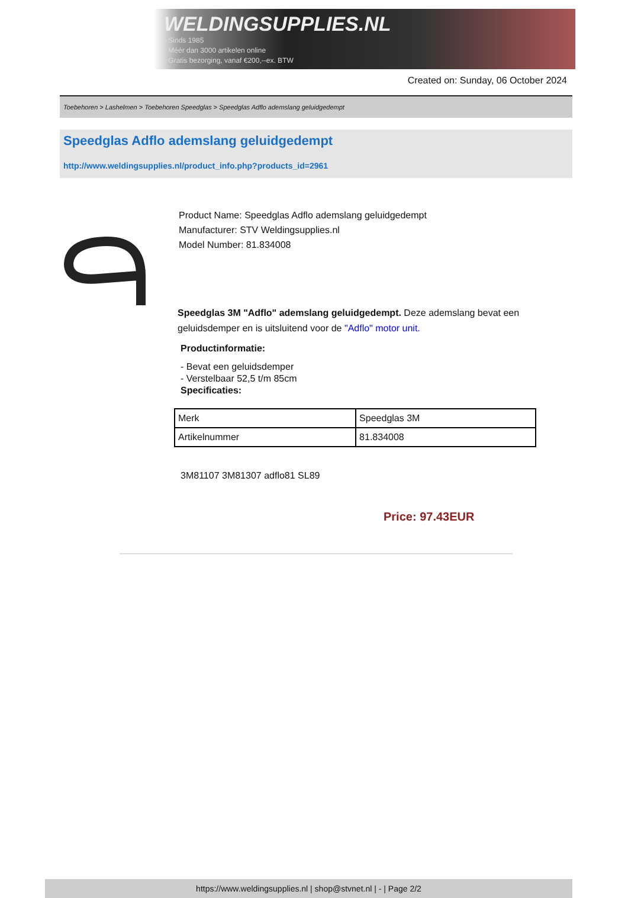WELDINGSUPPLIES.NL
- Sinds 1985
- Méér dan 3000 artikelen online
- Gratis bezorging, vanaf €200,--ex. BTW
Created on: Sunday, 06 October 2024
Toebehoren > Lashelmen > Toebehoren Speedglas > Speedglas Adflo ademslang geluidgedempt
Speedglas Adflo ademslang geluidgedempt
http://www.weldingsupplies.nl/product_info.php?products_id=2961
Product Name: Speedglas Adflo ademslang geluidgedempt
Manufacturer: STV Weldingsupplies.nl
Model Number: 81.834008
Speedglas 3M "Adflo" ademslang geluidgedempt. Deze ademslang bevat een geluidsdemper en is uitsluitend voor de "Adflo" motor unit.
Productinformatie:
- Bevat een geluidsdemper
- Verstelbaar 52,5 t/m 85cm
Specificaties:
| Merk | Speedglas 3M |
| Artikelnummer | 81.834008 |
3M81107 3M81307 adflo81 SL89
Price: 97.43EUR
https://www.weldingsupplies.nl | shop@stvnet.nl | - | Page 2/2